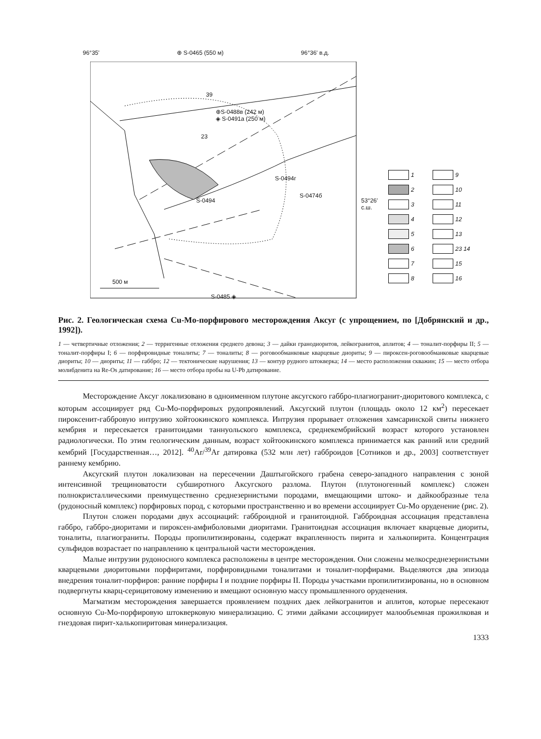96°35' ⊕ S-0465 (550 м) 96°36' в.д.
39
⊕S-0488в (242 м)
◈ S-0491а (250 м)
23
S-0494г
S-0474б
S-0494
53°26'
с.ш.
500 м
S-0485 ◈
1
9
2
10
3
11
4
12
5
13
6
23 14
7
15
8
16
Рис. 2. Геологическая схема Cu-Mo-порфирового месторождения Аксуг (с упрощением, по [Добрянский и др., 1992]).
1 — четвертичные отложения; 2 — терригенные отложения среднего девона; 3 — дайки гранодиоритов, лейкогранитов, аплитов; 4 — тоналит-порфиры II; 5 — тоналит-порфиры I; 6 — порфировидные тоналиты; 7 — тоналиты; 8 — роговообманковые кварцевые диориты; 9 — пироксен-роговообманковые кварцевые диориты; 10 — диориты; 11 — габбро; 12 — тектонические нарушения; 13 — контур рудного штокверка; 14 — место расположения скважин; 15 — место отбора молибденита на Re-Os датирование; 16 — место отбора пробы на U-Pb датирование.
Месторождение Аксуг локализовано в одноименном плутоне аксугского габбро-плагиогранит-диоритового комплекса, с которым ассоциирует ряд Cu-Mo-порфировых рудопроявлений. Аксугский плутон (площадь около 12 км<sup>2</sup>) пересекает пироксенит-габбровую интрузию хойтоокинского комплекса. Интрузия прорывает отложения хамсаринской свиты нижнего кембрия и пересекается гранитоидами таннуольского комплекса, среднекембрийский возраст которого установлен радиологически. По этим геологическим данным, возраст хойтоокинского комплекса принимается как ранний или средний кембрий [Государственная…, 2012]. <sup>40</sup>Ar/<sup>39</sup>Ar датировка (532 млн лет) габброидов [Сотников и др., 2003] соответствует раннему кембрию.
Аксугский плутон локализован на пересечении Даштыгойского грабена северо-западного направления с зоной интенсивной трещиноватости субширотного Аксугского разлома. Плутон (плутоногенный комплекс) сложен полнокристаллическими преимущественно среднезернистыми породами, вмещающими штоко- и дайкообразные тела (рудоносный комплекс) порфировых пород, с которыми пространственно и во времени ассоциирует Cu-Mo оруденение (рис. 2).
Плутон сложен породами двух ассоциаций: габброидной и гранитоидной. Габброидная ассоциация представлена габбро, габбро-диоритами и пироксен-амфиболовыми диоритами. Гранитоидная ассоциация включает кварцевые диориты, тоналиты, плагиограниты. Породы пропилитизированы, содержат вкрапленность пирита и халькопирита. Концентрация сульфидов возрастает по направлению к центральной части месторождения.
Малые интрузии рудоносного комплекса расположены в центре месторождения. Они сложены мелкосреднезернистыми кварцевыми диоритовыми порфиритами, порфировидными тоналитами и тоналит-порфирами. Выделяются два эпизода внедрения тоналит-порфиров: ранние порфиры I и поздние порфиры II. Породы участками пропилитизированы, но в основном подвергнуты кварц-серицитовому изменению и вмещают основную массу промышленного оруденения.
Магматизм месторождения завершается проявлением поздних даек лейкогранитов и аплитов, которые пересекают основную Cu-Mo-порфировую штокверковую минерализацию. С этими дайками ассоциирует малообъемная прожилковая и гнездовая пирит-халькопиритовая минерализация.
1333